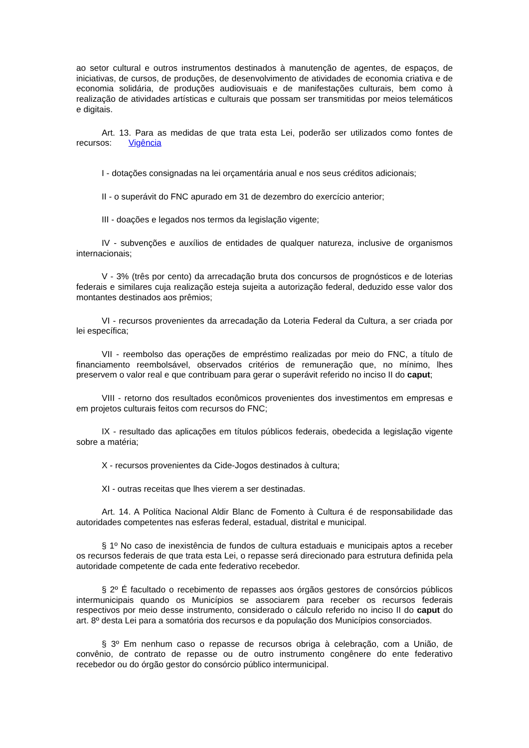ao setor cultural e outros instrumentos destinados à manutenção de agentes, de espaços, de iniciativas, de cursos, de produções, de desenvolvimento de atividades de economia criativa e de economia solidária, de produções audiovisuais e de manifestações culturais, bem como à realização de atividades artísticas e culturais que possam ser transmitidas por meios telemáticos e digitais.
Art. 13. Para as medidas de que trata esta Lei, poderão ser utilizados como fontes de recursos: Vigência
I - dotações consignadas na lei orçamentária anual e nos seus créditos adicionais;
II - o superávit do FNC apurado em 31 de dezembro do exercício anterior;
III - doações e legados nos termos da legislação vigente;
IV - subvenções e auxílios de entidades de qualquer natureza, inclusive de organismos internacionais;
V - 3% (três por cento) da arrecadação bruta dos concursos de prognósticos e de loterias federais e similares cuja realização esteja sujeita a autorização federal, deduzido esse valor dos montantes destinados aos prêmios;
VI - recursos provenientes da arrecadação da Loteria Federal da Cultura, a ser criada por lei específica;
VII - reembolso das operações de empréstimo realizadas por meio do FNC, a título de financiamento reembolsável, observados critérios de remuneração que, no mínimo, lhes preservem o valor real e que contribuam para gerar o superávit referido no inciso II do caput;
VIII - retorno dos resultados econômicos provenientes dos investimentos em empresas e em projetos culturais feitos com recursos do FNC;
IX - resultado das aplicações em títulos públicos federais, obedecida a legislação vigente sobre a matéria;
X - recursos provenientes da Cide-Jogos destinados à cultura;
XI - outras receitas que lhes vierem a ser destinadas.
Art. 14. A Política Nacional Aldir Blanc de Fomento à Cultura é de responsabilidade das autoridades competentes nas esferas federal, estadual, distrital e municipal.
§ 1º No caso de inexistência de fundos de cultura estaduais e municipais aptos a receber os recursos federais de que trata esta Lei, o repasse será direcionado para estrutura definida pela autoridade competente de cada ente federativo recebedor.
§ 2º É facultado o recebimento de repasses aos órgãos gestores de consórcios públicos intermunicipais quando os Municípios se associarem para receber os recursos federais respectivos por meio desse instrumento, considerado o cálculo referido no inciso II do caput do art. 8º desta Lei para a somatória dos recursos e da população dos Municípios consorciados.
§ 3º Em nenhum caso o repasse de recursos obriga à celebração, com a União, de convênio, de contrato de repasse ou de outro instrumento congênere do ente federativo recebedor ou do órgão gestor do consórcio público intermunicipal.